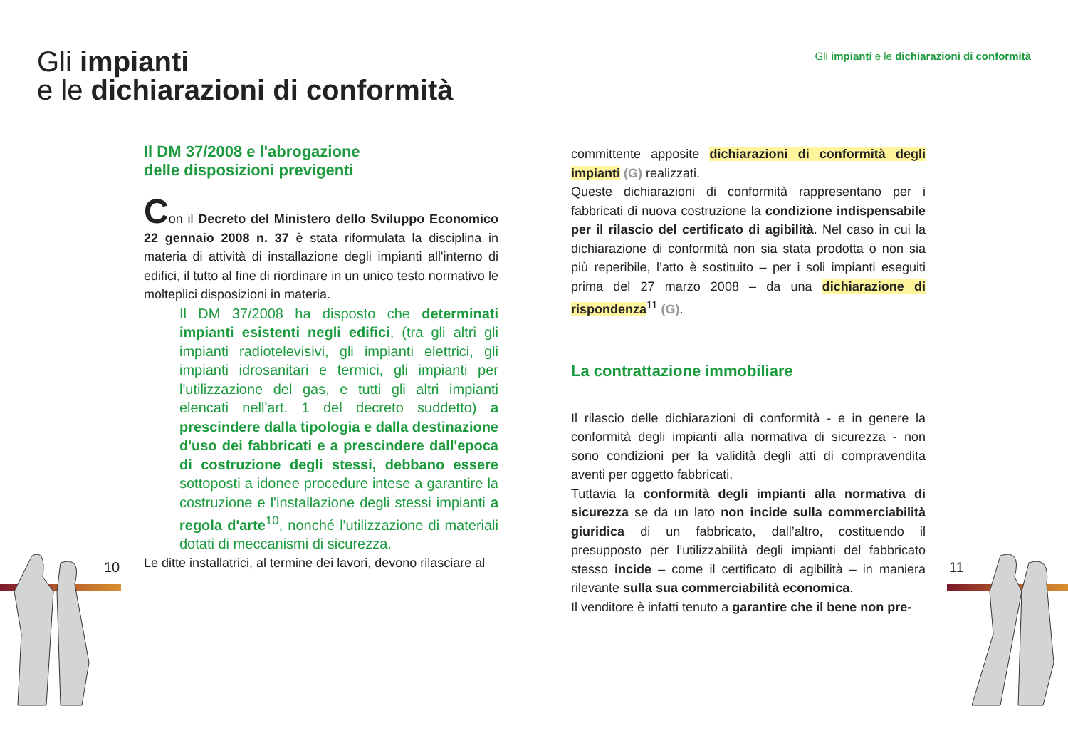Gli impianti
e le dichiarazioni di conformità
Gli impianti e le dichiarazioni di conformità
10 11
Il DM 37/2008 e l'abrogazione
delle disposizioni previgenti
Con il Decreto del Ministero dello Sviluppo Economico 22 gennaio 2008 n. 37 è stata riformulata la disciplina in materia di attività di installazione degli impianti all'interno di edifici, il tutto al fine di riordinare in un unico testo normativo le molteplici disposizioni in materia.
Il DM 37/2008 ha disposto che determinati impianti esistenti negli edifici, (tra gli altri gli impianti radiotelevisivi, gli impianti elettrici, gli impianti idrosanitari e termici, gli impianti per l'utilizzazione del gas, e tutti gli altri impianti elencati nell'art. 1 del decreto suddetto) a prescindere dalla tipologia e dalla destinazione d'uso dei fabbricati e a prescindere dall'epoca di costruzione degli stessi, debbano essere sottoposti a idonee procedure intese a garantire la costruzione e l'installazione degli stessi impianti a regola d'arte<sup>10</sup>, nonché l'utilizzazione di materiali dotati di meccanismi di sicurezza.
Le ditte installatrici, al termine dei lavori, devono rilasciare al
committente apposite dichiarazioni di conformità degli impianti (G) realizzati.
Queste dichiarazioni di conformità rappresentano per i fabbricati di nuova costruzione la condizione indispensabile per il rilascio del certificato di agibilità. Nel caso in cui la dichiarazione di conformità non sia stata prodotta o non sia più reperibile, l’atto è sostituito – per i soli impianti eseguiti prima del 27 marzo 2008 – da una dichiarazione di rispondenza<sup>11</sup> (G).
La contrattazione immobiliare
Il rilascio delle dichiarazioni di conformità - e in genere la conformità degli impianti alla normativa di sicurezza - non sono condizioni per la validità degli atti di compravendita aventi per oggetto fabbricati.
Tuttavia la conformità degli impianti alla normativa di sicurezza se da un lato non incide sulla commerciabilità giuridica di un fabbricato, dall’altro, costituendo il presupposto per l’utilizzabilità degli impianti del fabbricato stesso incide – come il certificato di agibilità – in maniera rilevante sulla sua commerciabilità economica.
Il venditore è infatti tenuto a garantire che il bene non pre-